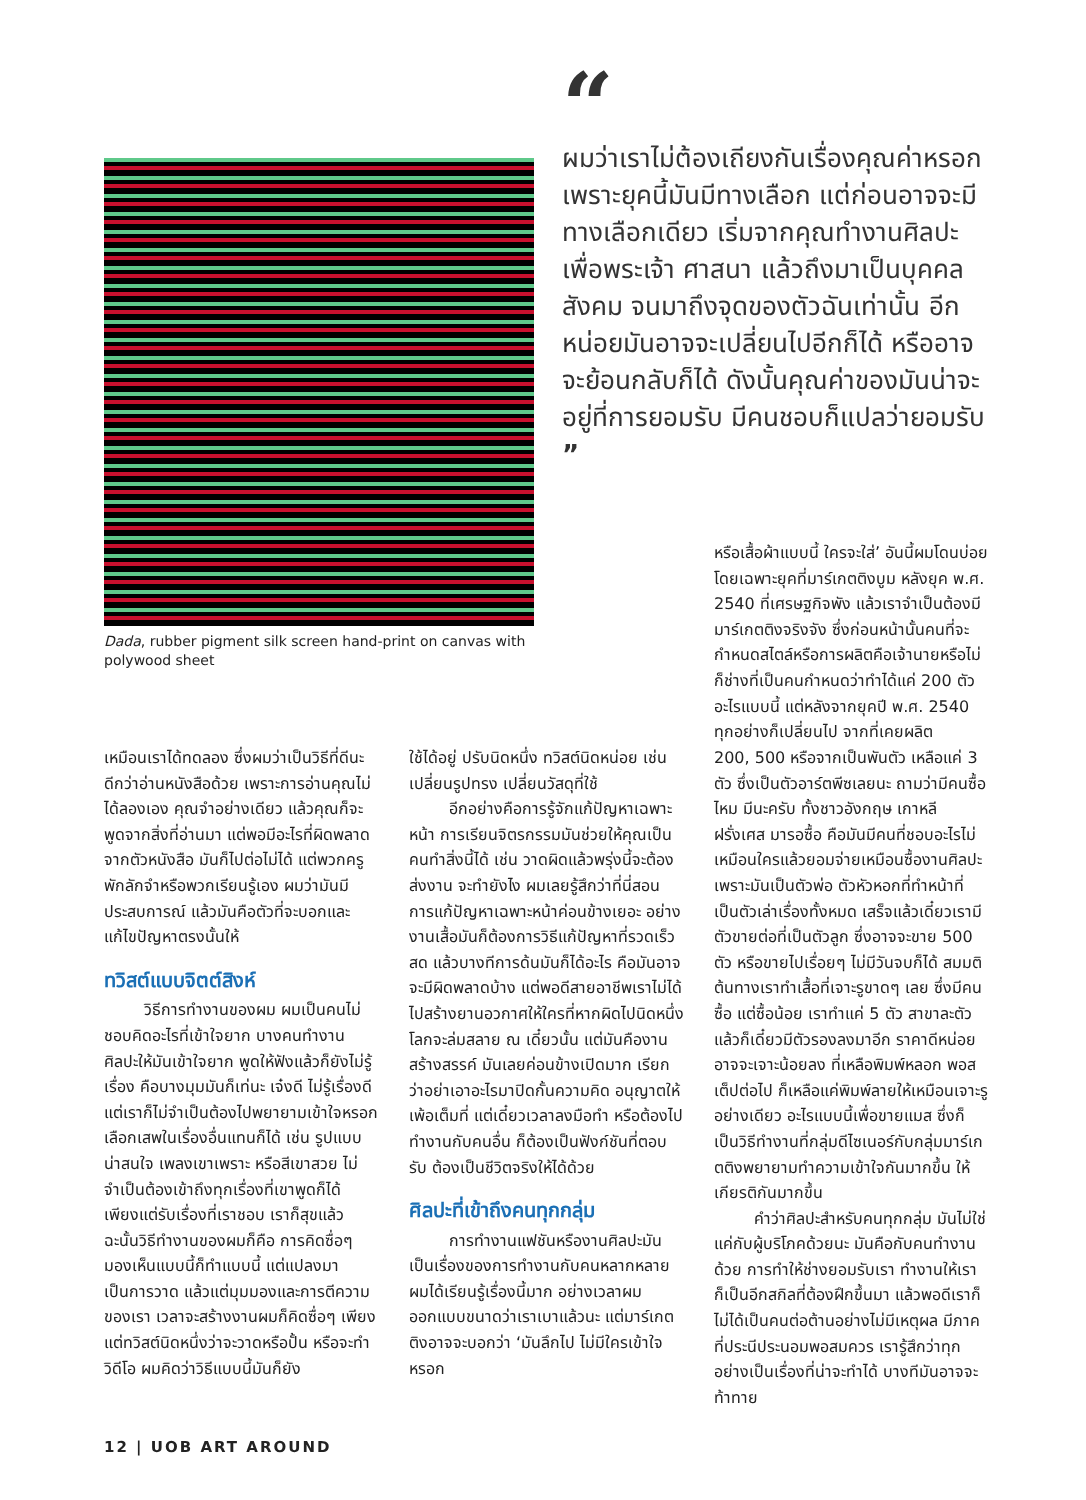Dada, rubber pigment silk screen hand-print on canvas with polywood sheet
“
ผมว่าเราไม่ต้องเถียงกันเรื่องคุณค่าหรอก เพราะยุคนี้มันมีทางเลือก แต่ก่อนอาจจะมีทางเลือกเดียว เริ่มจากคุณทำงานศิลปะเพื่อพระเจ้า ศาสนา แล้วถึงมาเป็นบุคคล สังคม จนมาถึงจุดของตัวฉันเท่านั้น อีกหน่อยมันอาจจะเปลี่ยนไปอีกก็ได้ หรืออาจจะย้อนกลับก็ได้ ดังนั้นคุณค่าของมันน่าจะอยู่ที่การยอมรับ มีคนชอบก็แปลว่ายอมรับ ”
หรือเสื้อผ้าแบบนี้ ใครจะใส่’ อันนี้ผมโดนบ่อย โดยเฉพาะยุคที่มาร์เกตติงบูม หลังยุค พ.ศ. 2540 ที่เศรษฐกิจพัง แล้วเราจำเป็นต้องมีมาร์เกตติงจริงจัง ซึ่งก่อนหน้านั้นคนที่จะกำหนดสไตล์หรือการผลิตคือเจ้านายหรือไม่ก็ช่างที่เป็นคนกำหนดว่าทำได้แค่ 200 ตัวอะไรแบบนี้ แต่หลังจากยุคปี พ.ศ. 2540 ทุกอย่างก็เปลี่ยนไป จากที่เคยผลิต
เหมือนเราได้ทดลอง ซึ่งผมว่าเป็นวิธีที่ดีนะ ดีกว่าอ่านหนังสือด้วย เพราะการอ่านคุณไม่ได้ลองเอง คุณจำอย่างเดียว แล้วคุณก็จะพูดจากสิ่งที่อ่านมา แต่พอมีอะไรที่ผิดพลาดจากตัวหนังสือ มันก็ไปต่อไม่ได้ แต่พวกครูพักลักจำหรือพวกเรียนรู้เอง ผมว่ามันมีประสบการณ์ แล้วมันคือตัวที่จะบอกและแก้ไขปัญหาตรงนั้นให้
ทวิสต์แบบจิตต์สิงห์
วิธีการทำงานของผม ผมเป็นคนไม่ชอบคิดอะไรที่เข้าใจยาก บางคนทำงานศิลปะให้มันเข้าใจยาก พูดให้ฟังแล้วก็ยังไม่รู้เรื่อง คือบางมุมมันก็เท่นะ เจ๋งดี ไม่รู้เรื่องดี แต่เราก็ไม่จำเป็นต้องไปพยายามเข้าใจหรอก เลือกเสพในเรื่องอื่นแทนก็ได้ เช่น รูปแบบน่าสนใจ เพลงเขาเพราะ หรือสีเขาสวย ไม่จำเป็นต้องเข้าถึงทุกเรื่องที่เขาพูดก็ได้ เพียงแต่รับเรื่องที่เราชอบ เราก็สุขแล้ว ฉะนั้นวิธีทำงานของผมก็คือ การคิดซื่อๆ มองเห็นแบบนี้ก็ทำแบบนี้ แต่แปลงมาเป็นการวาด แล้วแต่มุมมองและการตีความของเรา เวลาจะสร้างงานผมก็คิดซื่อๆ เพียงแต่ทวิสต์นิดหนึ่งว่าจะวาดหรือปั้น หรือจะทำวิดีโอ ผมคิดว่าวิธีแบบนี้มันก็ยัง
ใช้ได้อยู่ ปรับนิดหนึ่ง ทวิสต์นิดหน่อย เช่น เปลี่ยนรูปทรง เปลี่ยนวัสดุที่ใช้
อีกอย่างคือการรู้จักแก้ปัญหาเฉพาะหน้า การเรียนจิตรกรรมมันช่วยให้คุณเป็นคนทำสิ่งนี้ได้ เช่น วาดผิดแล้วพรุ่งนี้จะต้องส่งงาน จะทำยังไง ผมเลยรู้สึกว่าที่นี่สอนการแก้ปัญหาเฉพาะหน้าค่อนข้างเยอะ อย่างงานเสื้อมันก็ต้องการวิธีแก้ปัญหาที่รวดเร็ว สด แล้วบางทีการด้นมันก็ได้อะไร คือมันอาจจะมีผิดพลาดบ้าง แต่พอดีสายอาชีพเราไม่ได้ไปสร้างยานอวกาศให้ใครที่หากผิดไปนิดหนึ่ง โลกจะล่มสลาย ณ เดี๋ยวนั้น แต่มันคืองานสร้างสรรค์ มันเลยค่อนข้างเปิดมาก เรียกว่าอย่าเอาอะไรมาปิดกั้นความคิด อนุญาตให้เพ้อเต็มที่ แต่เดี๋ยวเวลาลงมือทำ หรือต้องไปทำงานกับคนอื่น ก็ต้องเป็นฟังก์ชันที่ตอบรับ ต้องเป็นชีวิตจริงให้ได้ด้วย
ศิลปะที่เข้าถึงคนทุกกลุ่ม
การทำงานแฟชันหรืองานศิลปะมันเป็นเรื่องของการทำงานกับคนหลากหลาย ผมได้เรียนรู้เรื่องนี้มาก อย่างเวลาผมออกแบบขนาดว่าเราเบาแล้วนะ แต่มาร์เกตติงอาจจะบอกว่า ‘มันลึกไป ไม่มีใครเข้าใจหรอก
200, 500 หรือจากเป็นพันตัว เหลือแค่ 3 ตัว ซึ่งเป็นตัวอาร์ตพีซเลยนะ ถามว่ามีคนซื้อไหม มีนะครับ ทั้งชาวอังกฤษ เกาหลี ฝรั่งเศส มารอซื้อ คือมันมีคนที่ชอบอะไรไม่เหมือนใครแล้วยอมจ่ายเหมือนซื้องานศิลปะ เพราะมันเป็นตัวพ่อ ตัวหัวหอกที่ทำหน้าที่เป็นตัวเล่าเรื่องทั้งหมด เสร็จแล้วเดี๋ยวเรามีตัวขายต่อที่เป็นตัวลูก ซึ่งอาจจะขาย 500 ตัว หรือขายไปเรื่อยๆ ไม่มีวันจบก็ได้ สมมติต้นทางเราทำเสื้อที่เจาะรูขาดๆ เลย ซึ่งมีคนซื้อ แต่ซื้อน้อย เราทำแค่ 5 ตัว สาขาละตัว แล้วก็เดี๋ยวมีตัวรองลงมาอีก ราคาดีหน่อย อาจจะเจาะน้อยลง ที่เหลือพิมพ์หลอก พอสเต็ปต่อไป ก็เหลือแค่พิมพ์ลายให้เหมือนเจาะรูอย่างเดียว อะไรแบบนี้เพื่อขายแมส ซึ่งก็เป็นวิธีทำงานที่กลุ่มดีไซเนอร์กับกลุ่มมาร์เกตติงพยายามทำความเข้าใจกันมากขึ้น ให้เกียรติกันมากขึ้น
คำว่าศิลปะสำหรับคนทุกกลุ่ม มันไม่ใช่แค่กับผู้บริโภคด้วยนะ มันคือกับคนทำงานด้วย การทำให้ช่างยอมรับเรา ทำงานให้เรา ก็เป็นอีกสกิลที่ต้องฝึกขึ้นมา แล้วพอดีเราก็ไม่ได้เป็นคนต่อต้านอย่างไม่มีเหตุผล มีภาคที่ประนีประนอมพอสมควร เรารู้สึกว่าทุกอย่างเป็นเรื่องที่น่าจะทำได้ บางทีมันอาจจะท้าทาย
12 | UOB ART AROUND